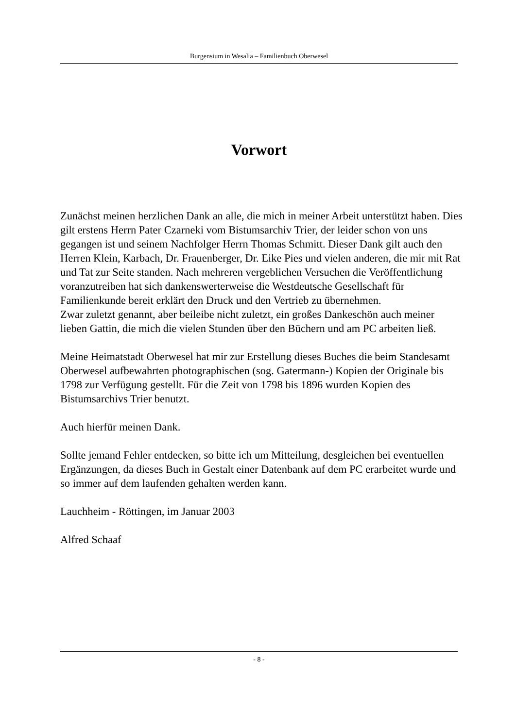Burgensium in Wesalia – Familienbuch Oberwesel
Vorwort
Zunächst meinen herzlichen Dank an alle, die mich in meiner Arbeit unterstützt haben. Dies gilt erstens Herrn Pater Czarneki vom Bistumsarchiv Trier, der leider schon von uns gegangen ist und seinem Nachfolger Herrn Thomas Schmitt. Dieser Dank gilt auch den Herren Klein, Karbach, Dr. Frauenberger, Dr. Eike Pies und vielen anderen, die mir mit Rat und Tat zur Seite standen. Nach mehreren vergeblichen Versuchen die Veröffentlichung voranzutreiben hat sich dankenswerterweise die Westdeutsche Gesellschaft für Familienkunde bereit erklärt den Druck und den Vertrieb zu übernehmen.
Zwar zuletzt genannt, aber beileibe nicht zuletzt, ein großes Dankeschön auch meiner lieben Gattin, die mich die vielen Stunden über den Büchern und am PC arbeiten ließ.
Meine Heimatstadt Oberwesel hat mir zur Erstellung dieses Buches die beim Standesamt Oberwesel aufbewahrten photographischen (sog. Gatermann-) Kopien der Originale bis 1798 zur Verfügung gestellt. Für die Zeit von 1798 bis 1896 wurden Kopien des Bistumsarchivs Trier benutzt.
Auch hierfür meinen Dank.
Sollte jemand Fehler entdecken, so bitte ich um Mitteilung, desgleichen bei eventuellen Ergänzungen, da dieses Buch in Gestalt einer Datenbank auf dem PC erarbeitet wurde und so immer auf dem laufenden gehalten werden kann.
Lauchheim - Röttingen, im Januar 2003
Alfred Schaaf
- 8 -